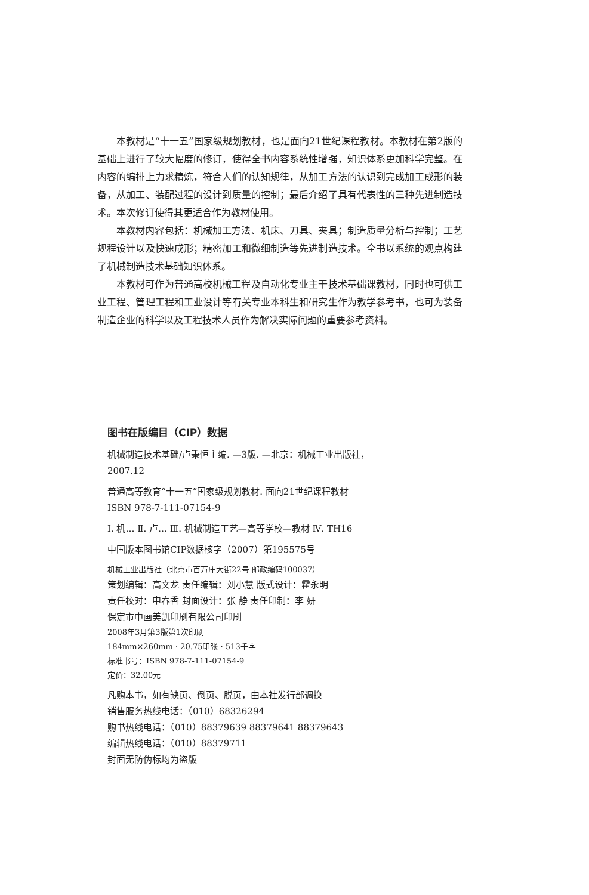本教材是“十一五”国家级规划教材，也是面向21世纪课程教材。本教材在第2版的基础上进行了较大幅度的修订，使得全书内容系统性增强，知识体系更加科学完整。在内容的编排上力求精炼，符合人们的认知规律，从加工方法的认识到完成加工成形的装备，从加工、装配过程的设计到质量的控制；最后介绍了具有代表性的三种先进制造技术。本次修订使得其更适合作为教材使用。
本教材内容包括：机械加工方法、机床、刀具、夹具；制造质量分析与控制；工艺规程设计以及快速成形；精密加工和微细制造等先进制造技术。全书以系统的观点构建了机械制造技术基础知识体系。
本教材可作为普通高校机械工程及自动化专业主干技术基础课教材，同时也可供工业工程、管理工程和工业设计等有关专业本科生和研究生作为教学参考书，也可为装备制造企业的科学以及工程技术人员作为解决实际问题的重要参考资料。
图书在版编目（CIP）数据
机械制造技术基础/卢秉恒主编. —3版. —北京：机械工业出版社，
2007.12
普通高等教育“十一五”国家级规划教材. 面向21世纪课程教材
ISBN 978-7-111-07154-9
Ⅰ. 机… Ⅱ. 卢… Ⅲ. 机械制造工艺—高等学校—教材 Ⅳ. TH16
中国版本图书馆CIP数据核字（2007）第195575号
机械工业出版社（北京市百万庄大街22号 邮政编码100037）
策划编辑：高文龙 责任编辑：刘小慧 版式设计：霍永明
责任校对：申春香 封面设计：张 静 责任印制：李 妍
保定市中画美凯印刷有限公司印刷
2008年3月第3版第1次印刷
184mm×260mm · 20.75印张 · 513千字
标准书号：ISBN 978-7-111-07154-9
定价：32.00元
凡购本书，如有缺页、倒页、脱页，由本社发行部调换
销售服务热线电话：（010）68326294
购书热线电话：（010）88379639 88379641 88379643
编辑热线电话：（010）88379711
封面无防伪标均为盗版